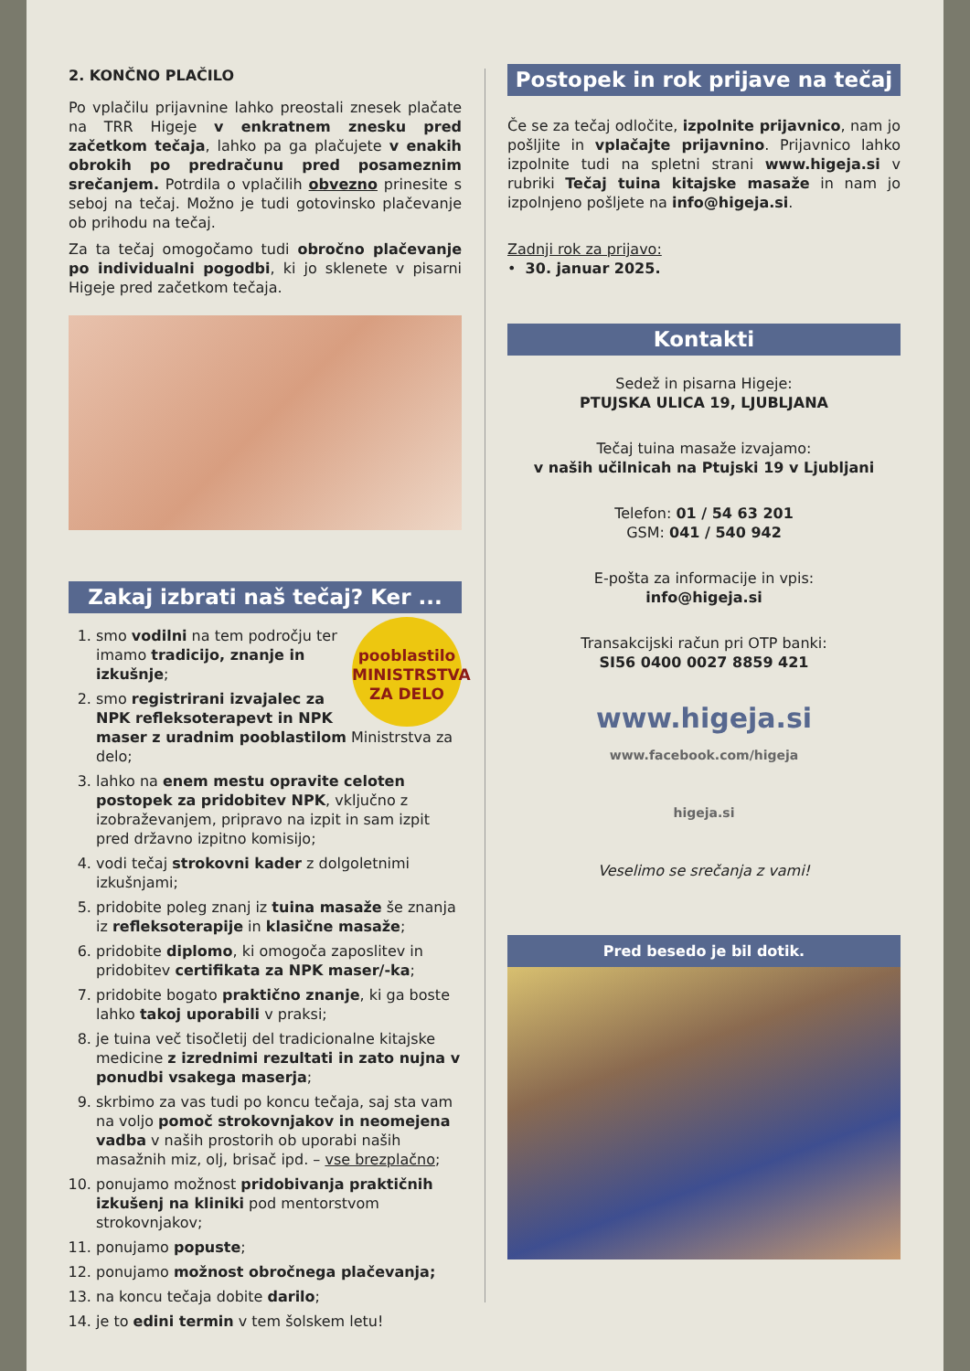2. KONČNO PLAČILO
Po vplačilu prijavnine lahko preostali znesek plačate na TRR Higeje v enkratnem znesku pred začetkom tečaja, lahko pa ga plačujete v enakih obrokih po predračunu pred posameznim srečanjem. Potrdila o vplačilih obvezno prinesite s seboj na tečaj. Možno je tudi gotovinsko plačevanje ob prihodu na tečaj.
Za ta tečaj omogočamo tudi obročno plačevanje po individualni pogodbi, ki jo sklenete v pisarni Higeje pred začetkom tečaja.
Zakaj izbrati naš tečaj? Ker ...
pooblastilo
MINISTRSTVA
ZA DELO
1. smo vodilni na tem področju ter imamo tradicijo, znanje in izkušnje;
2. smo registrirani izvajalec za NPK refleksoterapevt in NPK maser z uradnim pooblastilom Ministrstva za delo;
3. lahko na enem mestu opravite celoten postopek za pridobitev NPK, vključno z izobraževanjem, pripravo na izpit in sam izpit pred državno izpitno komisijo;
4. vodi tečaj strokovni kader z dolgoletnimi izkušnjami;
5. pridobite poleg znanj iz tuina masaže še znanja iz refleksoterapije in klasične masaže;
6. pridobite diplomo, ki omogoča zaposlitev in pridobitev certifikata za NPK maser/-ka;
7. pridobite bogato praktično znanje, ki ga boste lahko takoj uporabili v praksi;
8. je tuina več tisočletij del tradicionalne kitajske medicine z izrednimi rezultati in zato nujna v ponudbi vsakega maserja;
9. skrbimo za vas tudi po koncu tečaja, saj sta vam na voljo pomoč strokovnjakov in neomejena vadba v naših prostorih ob uporabi naših masažnih miz, olj, brisač ipd. – vse brezplačno;
10. ponujamo možnost pridobivanja praktičnih izkušenj na kliniki pod mentorstvom strokovnjakov;
11. ponujamo popuste;
12. ponujamo možnost obročnega plačevanja;
13. na koncu tečaja dobite darilo;
14. je to edini termin v tem šolskem letu!
Postopek in rok prijave na tečaj
Če se za tečaj odločite, izpolnite prijavnico, nam jo pošljite in vplačajte prijavnino. Prijavnico lahko izpolnite tudi na spletni strani www.higeja.si v rubriki Tečaj tuina kitajske masaže in nam jo izpolnjeno pošljete na info@higeja.si.
Zadnji rok za prijavo:
• 30. januar 2025.
Kontakti
Sedež in pisarna Higeje:
PTUJSKA ULICA 19, LJUBLJANA
Tečaj tuina masaže izvajamo:
v naših učilnicah na Ptujski 19 v Ljubljani
Telefon: 01 / 54 63 201
GSM: 041 / 540 942
E-pošta za informacije in vpis:
info@higeja.si
Transakcijski račun pri OTP banki:
SI56 0400 0027 8859 421
www.higeja.si
www.facebook.com/higeja
higeja.si
Veselimo se srečanja z vami!
Pred besedo je bil dotik.